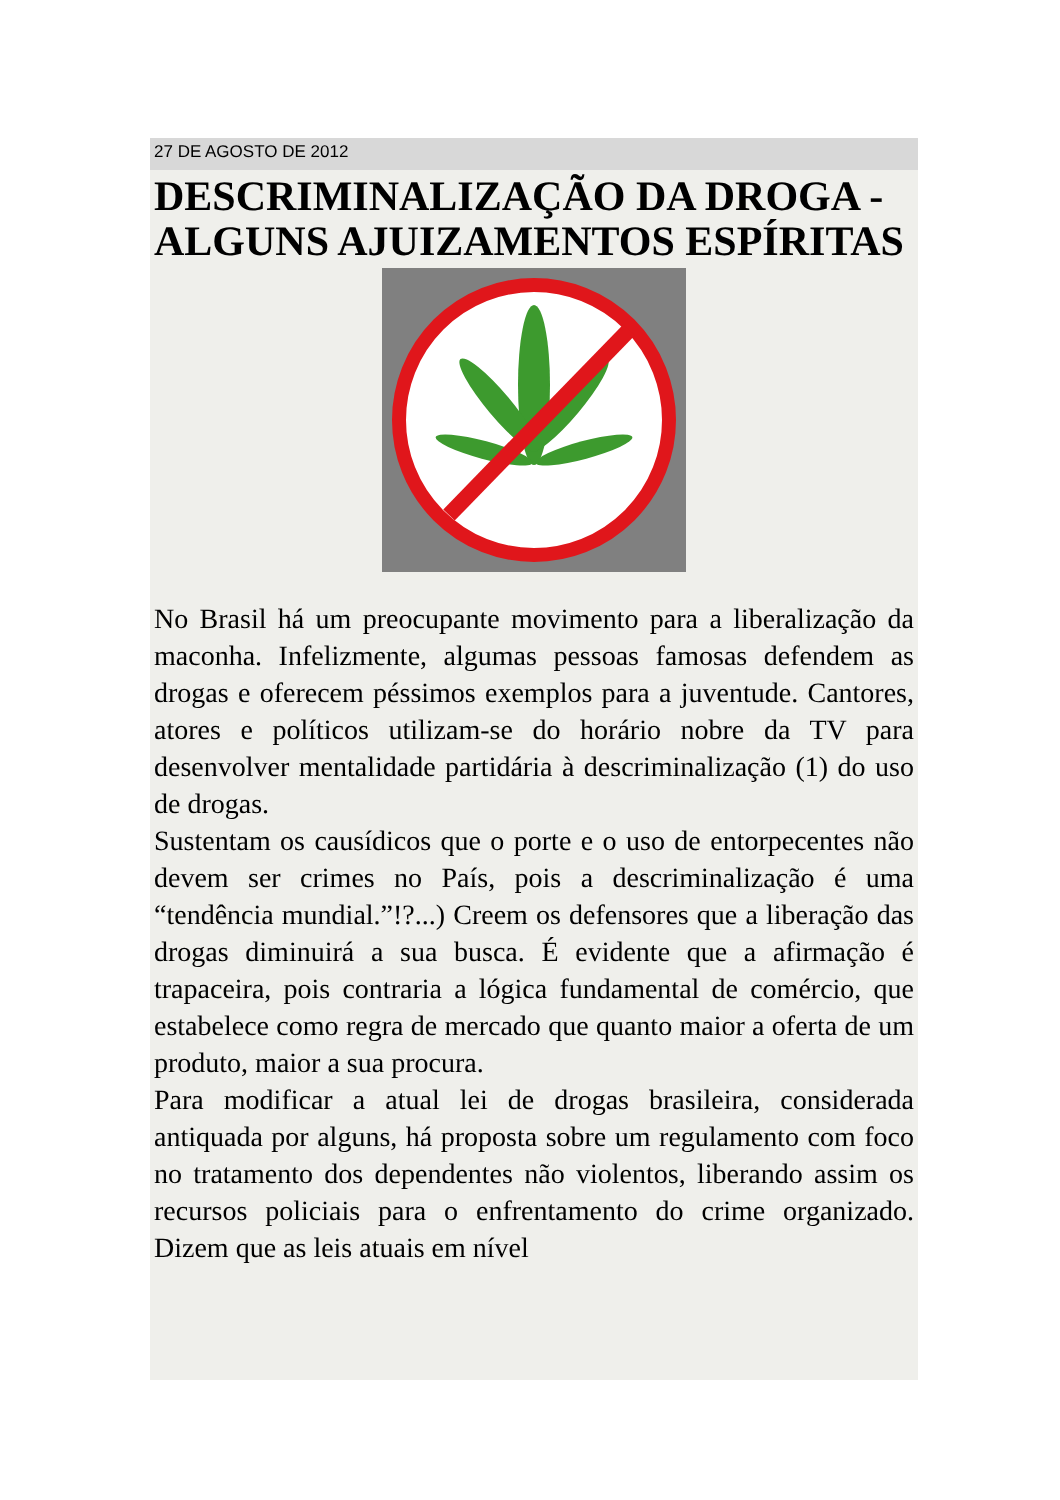27 DE AGOSTO DE 2012
DESCRIMINALIZAÇÃO DA DROGA - ALGUNS AJUIZAMENTOS ESPÍRITAS
No Brasil há um preocupante movimento para a liberalização da maconha. Infelizmente, algumas pessoas famosas defendem as drogas e oferecem péssimos exemplos para a juventude. Cantores, atores e políticos utilizam-se do horário nobre da TV para desenvolver mentalidade partidária à descriminalização (1) do uso de drogas.
Sustentam os causídicos que o porte e o uso de entorpecentes não devem ser crimes no País, pois a descriminalização é uma “tendência mundial.”!?...) Creem os defensores que a liberação das drogas diminuirá a sua busca. É evidente que a afirmação é trapaceira, pois contraria a lógica fundamental de comércio, que estabelece como regra de mercado que quanto maior a oferta de um produto, maior a sua procura.
Para modificar a atual lei de drogas brasileira, considerada antiquada por alguns, há proposta sobre um regulamento com foco no tratamento dos dependentes não violentos, liberando assim os recursos policiais para o enfrentamento do crime organizado. Dizem que as leis atuais em nível